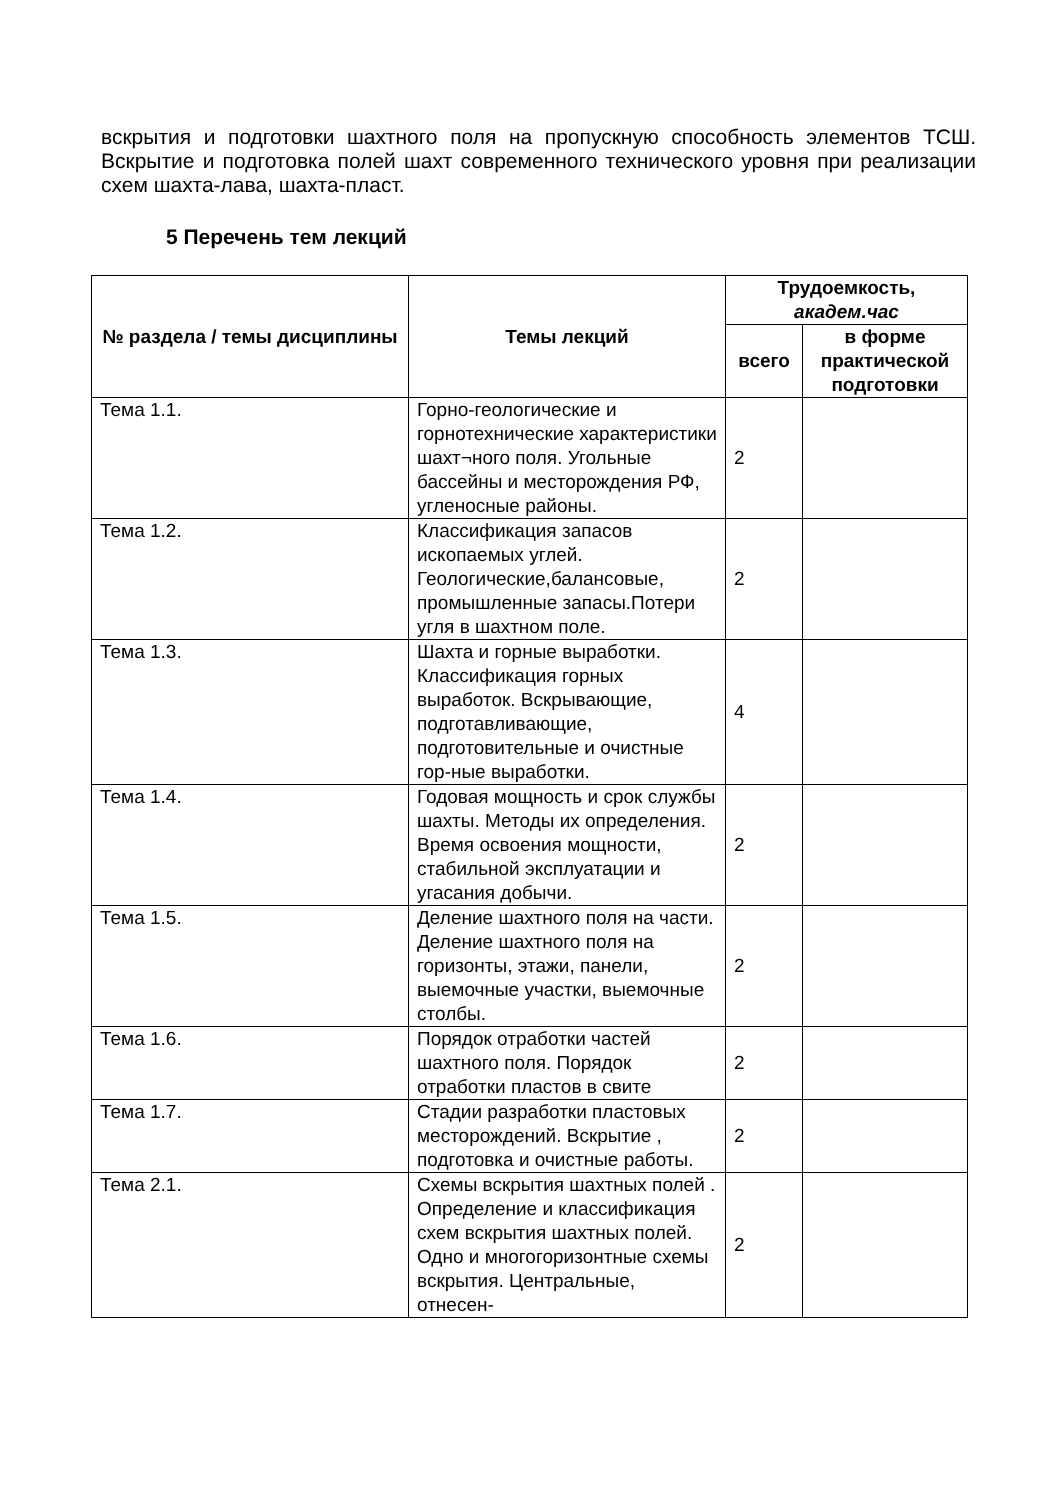вскрытия и подготовки шахтного поля на пропускную способность элементов ТСШ. Вскрытие и подготовка полей шахт современного технического уровня при реализации схем шахта-лава, шахта-пласт.
5 Перечень тем лекций
| № раздела / темы дисциплины | Темы лекций | Трудоемкость, академ.час | |
| --- | --- | --- | --- |
| | | всего | в форме практической подготовки |
| Тема 1.1. | Горно-геологические и горнотехнические характеристики шахт¬ного поля. Угольные бассейны и месторождения РФ, угленосные районы. | 2 | |
| Тема 1.2. | Классификация запасов ископаемых углей. Геологические,балансовые, промышленные запасы.Потери угля в шахтном поле. | 2 | |
| Тема 1.3. | Шахта и горные выработки. Классификация горных выработок. Вскрывающие, подготавливающие, подготовительные и очистные гор-ные выработки. | 4 | |
| Тема 1.4. | Годовая мощность и срок службы шахты. Методы их определения. Время освоения мощности, стабильной эксплуатации и угасания добычи. | 2 | |
| Тема 1.5. | Деление шахтного поля на части. Деление шахтного поля на горизонты, этажи, панели, выемочные участки, выемочные столбы. | 2 | |
| Тема 1.6. | Порядок отработки частей шахтного поля. Порядок отработки пластов в свите | 2 | |
| Тема 1.7. | Стадии разработки пластовых месторождений. Вскрытие , подготовка и очистные работы. | 2 | |
| Тема 2.1. | Схемы вскрытия шахтных полей . Определение и классификация схем вскрытия шахтных полей. Одно и многогоризонтные схемы вскрытия. Центральные, отнесен- | 2 | |